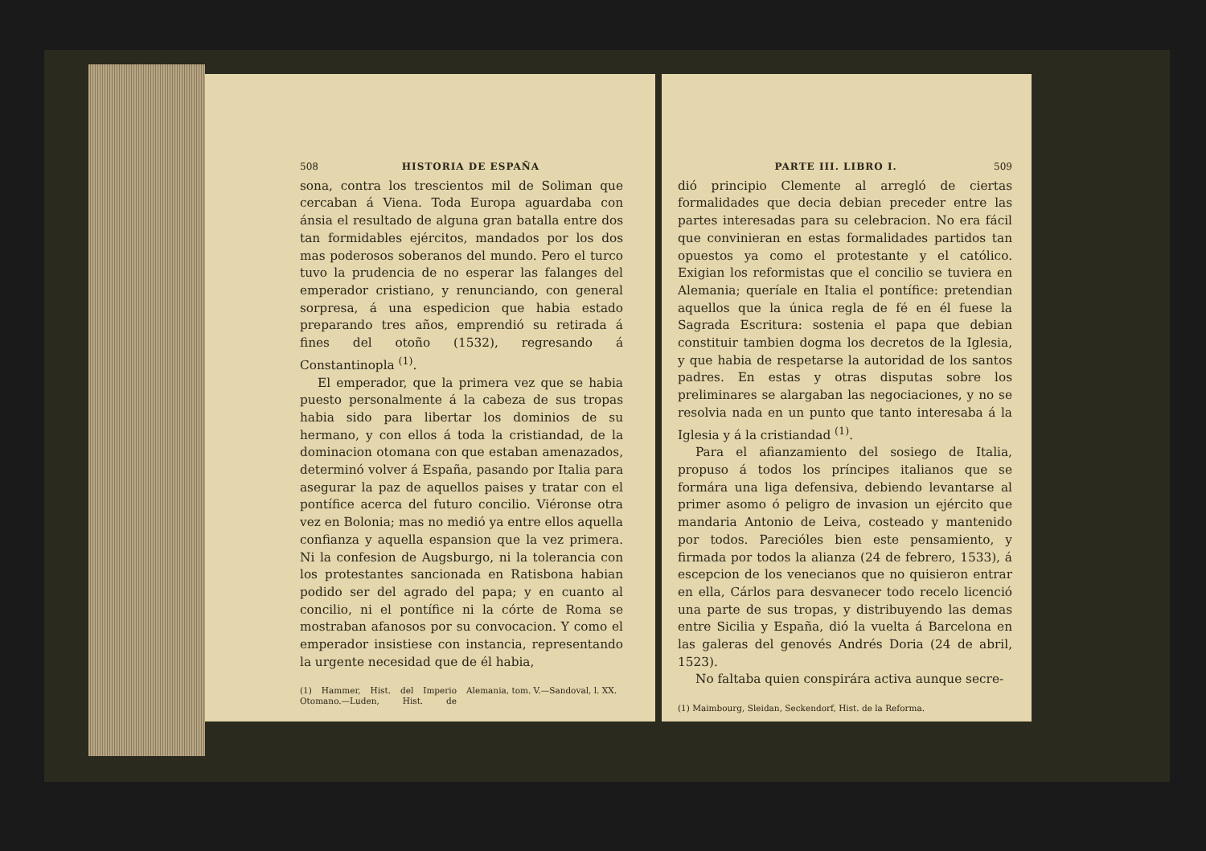508 HISTORIA DE ESPAÑA
sona, contra los trescientos mil de Soliman que cercaban á Viena. Toda Europa aguardaba con ánsia el resultado de alguna gran batalla entre dos tan formidables ejércitos, mandados por los dos mas poderosos soberanos del mundo. Pero el turco tuvo la prudencia de no esperar las falanges del emperador cristiano, y renunciando, con general sorpresa, á una espedicion que habia estado preparando tres años, emprendió su retirada á fines del otoño (1532), regresando á Constantinopla <sup>(1)</sup>.
El emperador, que la primera vez que se habia puesto personalmente á la cabeza de sus tropas habia sido para libertar los dominios de su hermano, y con ellos á toda la cristiandad, de la dominacion otomana con que estaban amenazados, determinó volver á España, pasando por Italia para asegurar la paz de aquellos paises y tratar con el pontífice acerca del futuro concilio. Viéronse otra vez en Bolonia; mas no medió ya entre ellos aquella confianza y aquella espansion que la vez primera. Ni la confesion de Augsburgo, ni la tolerancia con los protestantes sancionada en Ratisbona habian podido ser del agrado del papa; y en cuanto al concilio, ni el pontífice ni la córte de Roma se mostraban afanosos por su convocacion. Y como el emperador insistiese con instancia, representando la urgente necesidad que de él habia,
(1) Hammer, Hist. del Imperio Otomano.—Luden, Hist. de Alemania, tom. V.—Sandoval, l. XX.
PARTE III. LIBRO I. 509
dió principio Clemente al arregló de ciertas formalidades que decia debian preceder entre las partes interesadas para su celebracion. No era fácil que convinieran en estas formalidades partidos tan opuestos ya como el protestante y el católico. Exigian los reformistas que el concilio se tuviera en Alemania; queríale en Italia el pontífice: pretendian aquellos que la única regla de fé en él fuese la Sagrada Escritura: sostenia el papa que debian constituir tambien dogma los decretos de la Iglesia, y que habia de respetarse la autoridad de los santos padres. En estas y otras disputas sobre los preliminares se alargaban las negociaciones, y no se resolvia nada en un punto que tanto interesaba á la Iglesia y á la cristiandad <sup>(1)</sup>.
Para el afianzamiento del sosiego de Italia, propuso á todos los príncipes italianos que se formára una liga defensiva, debiendo levantarse al primer asomo ó peligro de invasion un ejército que mandaria Antonio de Leiva, costeado y mantenido por todos. Parecióles bien este pensamiento, y firmada por todos la alianza (24 de febrero, 1533), á escepcion de los venecianos que no quisieron entrar en ella, Cárlos para desvanecer todo recelo licenció una parte de sus tropas, y distribuyendo las demas entre Sicilia y España, dió la vuelta á Barcelona en las galeras del genovés Andrés Doria (24 de abril, 1523).
No faltaba quien conspirára activa aunque secre-
(1) Maimbourg, Sleidan, Seckendorf, Hist. de la Reforma.